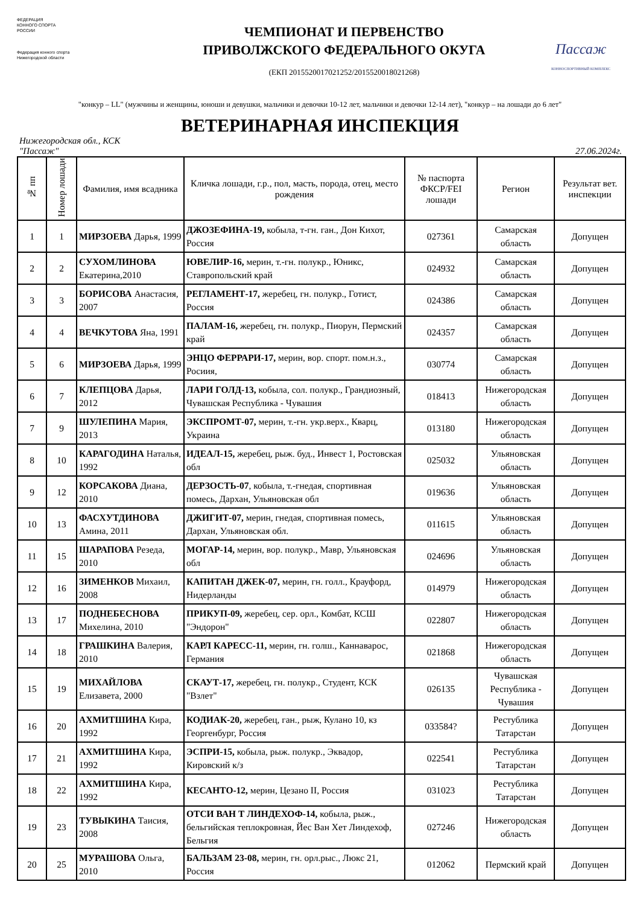ФЕДЕРАЦИЯ
КОННОГО СПОРТА
РОССИИ
Федерация конного спорта
Нижегородской области
ЧЕМПИОНАТ И ПЕРВЕНСТВО
ПРИВОЛЖСКОГО ФЕДЕРАЛЬНОГО ОКУГА
(ЕКП 2015520017021252/2015520018021268)
Пассаж
КОННОСПОРТИВНЫЙ КОМПЛЕКС
"конкур – LL" (мужчины и женщины, юноши и девушки, мальчики и девочки 10-12 лет, мальчики и девочки 12-14 лет), "конкур – на лошади до 6 лет"
ВЕТЕРИНАРНАЯ ИНСПЕКЦИЯ
Нижегородская обл., КСК
"Пассаж"
27.06.2024г.
| № пп | Номер лошади | Фамилия, имя всадника | Кличка лошади, г.р., пол, масть, порода, отец, место рождения | № паспорта ФКСР/FEI лошади | Регион | Результат вет. инспекции |
| --- | --- | --- | --- | --- | --- | --- |
| 1 | 1 | МИРЗОЕВА Дарья, 1999 | ДЖОЗЕФИНА-19, кобыла, т-гн. ган., Дон Кихот, Россия | 027361 | Самарская область | Допущен |
| 2 | 2 | СУХОМЛИНОВА Екатерина,2010 | ЮВЕЛИР-16, мерин, т.-гн. полукр., Юникс, Ставропольский край | 024932 | Самарская область | Допущен |
| 3 | 3 | БОРИСОВА Анастасия, 2007 | РЕГЛАМЕНТ-17, жеребец, гн. полукр., Готист, Россия | 024386 | Самарская область | Допущен |
| 4 | 4 | ВЕЧКУТОВА Яна, 1991 | ПАЛАМ-16, жеребец, гн. полукр., Пиорун, Пермский край | 024357 | Самарская область | Допущен |
| 5 | 6 | МИРЗОЕВА Дарья, 1999 | ЭНЦО ФЕРРАРИ-17, мерин, вор. спорт. пом.н.з., Росиия, | 030774 | Самарская область | Допущен |
| 6 | 7 | КЛЕПЦОВА Дарья, 2012 | ЛАРИ ГОЛД-13, кобыла, сол. полукр., Грандиозный, Чувашская Республика - Чувашия | 018413 | Нижегородская область | Допущен |
| 7 | 9 | ШУЛЕПИНА Мария, 2013 | ЭКСПРОМТ-07, мерин, т.-гн. укр.верх., Кварц, Украина | 013180 | Нижегородская область | Допущен |
| 8 | 10 | КАРАГОДИНА Наталья, 1992 | ИДЕАЛ-15, жеребец, рыж. буд., Инвест 1, Ростовская обл | 025032 | Ульяновская область | Допущен |
| 9 | 12 | КОРСАКОВА Диана, 2010 | ДЕРЗОСТЬ-07 , кобыла, т.-гнедая, спортивная помесь, Дархан, Ульяновская обл | 019636 | Ульяновская область | Допущен |
| 10 | 13 | ФАСХУТДИНОВА Амина, 2011 | ДЖИГИТ-07, мерин, гнедая, спортивная помесь, Дархан, Ульяновская обл. | 011615 | Ульяновская область | Допущен |
| 11 | 15 | ШАРАПОВА Резеда, 2010 | МОГАР-14, мерин, вор. полукр., Мавр, Ульяновская обл | 024696 | Ульяновская область | Допущен |
| 12 | 16 | ЗИМЕНКОВ Михаил, 2008 | КАПИТАН ДЖЕК-07, мерин, гн. голл., Крауфорд, Нидерланды | 014979 | Нижегородская область | Допущен |
| 13 | 17 | ПОДНЕБЕСНОВА Михелина, 2010 | ПРИКУП-09, жеребец, сер. орл., Комбат, КСШ "Эндорон" | 022807 | Нижегородская область | Допущен |
| 14 | 18 | ГРАШКИНА Валерия, 2010 | КАРЛ КАРЕСС-11, мерин, гн. голш., Каннаварос, Германия | 021868 | Нижегородская область | Допущен |
| 15 | 19 | МИХАЙЛОВА Елизавета, 2000 | СКАУТ-17, жеребец, гн. полукр., Студент, КСК "Взлет" | 026135 | Чувашская Республика - Чувашия | Допущен |
| 16 | 20 | АХМИТШИНА Кира, 1992 | КОДИАК-20, жеребец, ган., рыж, Кулано 10, кз Георгенбург, Россия | 033584? | Рестублика Татарстан | Допущен |
| 17 | 21 | АХМИТШИНА Кира, 1992 | ЭСПРИ-15, кобыла, рыж. полукр., Эквадор, Кировский к/з | 022541 | Рестублика Татарстан | Допущен |
| 18 | 22 | АХМИТШИНА Кира, 1992 | КЕСАНТО-12, мерин, Цезано II, Россия | 031023 | Рестублика Татарстан | Допущен |
| 19 | 23 | ТУВЫКИНА Таисия, 2008 | ОТСИ ВАН Т ЛИНДЕХОФ-14, кобыла, рыж., бельгийская теплокровная, Йес Ван Хет Линдехоф, Бельгия | 027246 | Нижегородская область | Допущен |
| 20 | 25 | МУРАШОВА Ольга, 2010 | БАЛЬЗАМ 23-08, мерин, гн. орл.рыс., Люкс 21, Россия | 012062 | Пермский край | Допущен |